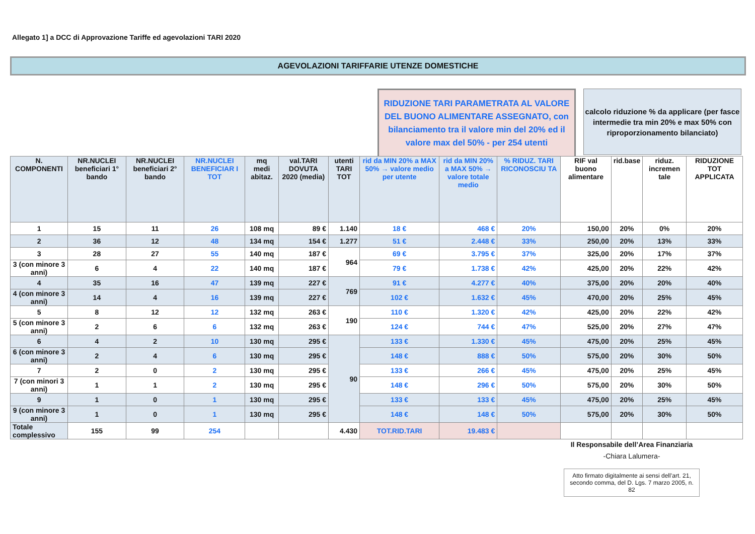Allegato 1] a DCC di Approvazione Tariffe ed agevolazioni TARI 2020
AGEVOLAZIONI TARIFFARIE UTENZE DOMESTICHE
RIDUZIONE TARI PARAMETRATA AL VALORE DEL BUONO ALIMENTARE ASSEGNATO, con bilanciamento tra il valore min del 20% ed il valore max del 50% - per 254 utenti
calcolo riduzione % da applicare (per fasce intermedie tra min 20% e max 50% con riproporzionamento bilanciato)
| N. COMPONENTI | NR.NUCLEI beneficiari 1° bando | NR.NUCLEI beneficiari 2° bando | NR.NUCLEI BENEFICIAR I TOT | mq medi abitaz. | val.TARI DOVUTA 2020 (media) | utenti TARI TOT | rid da MIN 20% a MAX 50% → valore medio per utente | rid da MIN 20% a MAX 50% → valore totale medio | % RIDUZ. TARI RICONOSCIU TA | RIF val buono alimentare | rid.base | riduz. incremen tale | RIDUZIONE TOT APPLICATA |
| --- | --- | --- | --- | --- | --- | --- | --- | --- | --- | --- | --- | --- | --- |
| 1 | 15 | 11 | 26 | 108 mq | 89 € | 1.140 | 18 € | 468 € | 20% | 150,00 | 20% | 0% | 20% |
| 2 | 36 | 12 | 48 | 134 mq | 154 € | 1.277 | 51 € | 2.448 € | 33% | 250,00 | 20% | 13% | 33% |
| 3 | 28 | 27 | 55 | 140 mq | 187 € | 964 | 69 € | 3.795 € | 37% | 325,00 | 20% | 17% | 37% |
| 3 (con minore 3 anni) | 6 | 4 | 22 | 140 mq | 187 € | | 79 € | 1.738 € | 42% | 425,00 | 20% | 22% | 42% |
| 4 | 35 | 16 | 47 | 139 mq | 227 € | 769 | 91 € | 4.277 € | 40% | 375,00 | 20% | 20% | 40% |
| 4 (con minore 3 anni) | 14 | 4 | 16 | 139 mq | 227 € | | 102 € | 1.632 € | 45% | 470,00 | 20% | 25% | 45% |
| 5 | 8 | 12 | 12 | 132 mq | 263 € | 190 | 110 € | 1.320 € | 42% | 425,00 | 20% | 22% | 42% |
| 5 (con minore 3 anni) | 2 | 6 | 6 | 132 mq | 263 € | | 124 € | 744 € | 47% | 525,00 | 20% | 27% | 47% |
| 6 | 4 | 2 | 10 | 130 mq | 295 € | 90 | 133 € | 1.330 € | 45% | 475,00 | 20% | 25% | 45% |
| 6 (con minore 3 anni) | 2 | 4 | 6 | 130 mq | 295 € | | 148 € | 888 € | 50% | 575,00 | 20% | 30% | 50% |
| 7 | 2 | 0 | 2 | 130 mq | 295 € | | 133 € | 266 € | 45% | 475,00 | 20% | 25% | 45% |
| 7 (con minori 3 anni) | 1 | 1 | 2 | 130 mq | 295 € | | 148 € | 296 € | 50% | 575,00 | 20% | 30% | 50% |
| 9 | 1 | 0 | 1 | 130 mq | 295 € | | 133 € | 133 € | 45% | 475,00 | 20% | 25% | 45% |
| 9 (con minore 3 anni) | 1 | 0 | 1 | 130 mq | 295 € | | 148 € | 148 € | 50% | 575,00 | 20% | 30% | 50% |
| Totale complessivo | 155 | 99 | 254 | | | 4.430 | TOT.RID.TARI | 19.483 € | | | | | |
Il Responsabile dell’Area Finanziaria
-Chiara Lalumera-
Atto firmato digitalmente ai sensi dell’art. 21, secondo comma, del D. Lgs. 7 marzo 2005, n. 82